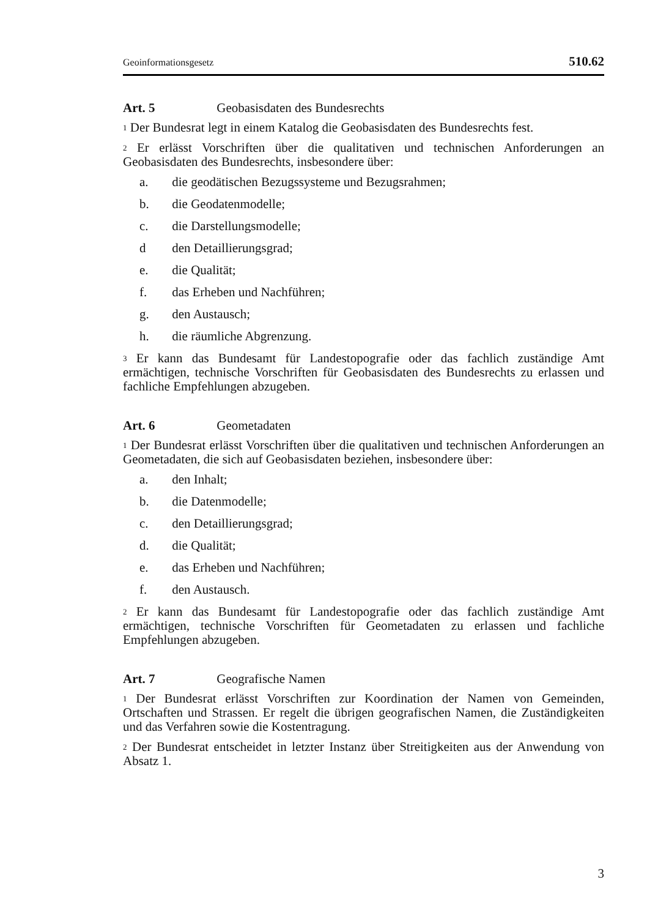Geoinformationsgesetz 510.62
Art. 5 Geobasisdaten des Bundesrechts
<sup>1</sup> Der Bundesrat legt in einem Katalog die Geobasisdaten des Bundesrechts fest.
<sup>2</sup> Er erlässt Vorschriften über die qualitativen und technischen Anforderungen an Geobasisdaten des Bundesrechts, insbesondere über:
a. die geodätischen Bezugssysteme und Bezugsrahmen;
b. die Geodatenmodelle;
c. die Darstellungsmodelle;
d den Detaillierungsgrad;
e. die Qualität;
f. das Erheben und Nachführen;
g. den Austausch;
h. die räumliche Abgrenzung.
<sup>3</sup> Er kann das Bundesamt für Landestopografie oder das fachlich zuständige Amt ermächtigen, technische Vorschriften für Geobasisdaten des Bundesrechts zu erlassen und fachliche Empfehlungen abzugeben.
Art. 6 Geometadaten
<sup>1</sup> Der Bundesrat erlässt Vorschriften über die qualitativen und technischen Anforderungen an Geometadaten, die sich auf Geobasisdaten beziehen, insbesondere über:
a. den Inhalt;
b. die Datenmodelle;
c. den Detaillierungsgrad;
d. die Qualität;
e. das Erheben und Nachführen;
f. den Austausch.
<sup>2</sup> Er kann das Bundesamt für Landestopografie oder das fachlich zuständige Amt ermächtigen, technische Vorschriften für Geometadaten zu erlassen und fachliche Empfehlungen abzugeben.
Art. 7 Geografische Namen
<sup>1</sup> Der Bundesrat erlässt Vorschriften zur Koordination der Namen von Gemeinden, Ortschaften und Strassen. Er regelt die übrigen geografischen Namen, die Zuständigkeiten und das Verfahren sowie die Kostentragung.
<sup>2</sup> Der Bundesrat entscheidet in letzter Instanz über Streitigkeiten aus der Anwendung von Absatz 1.
3